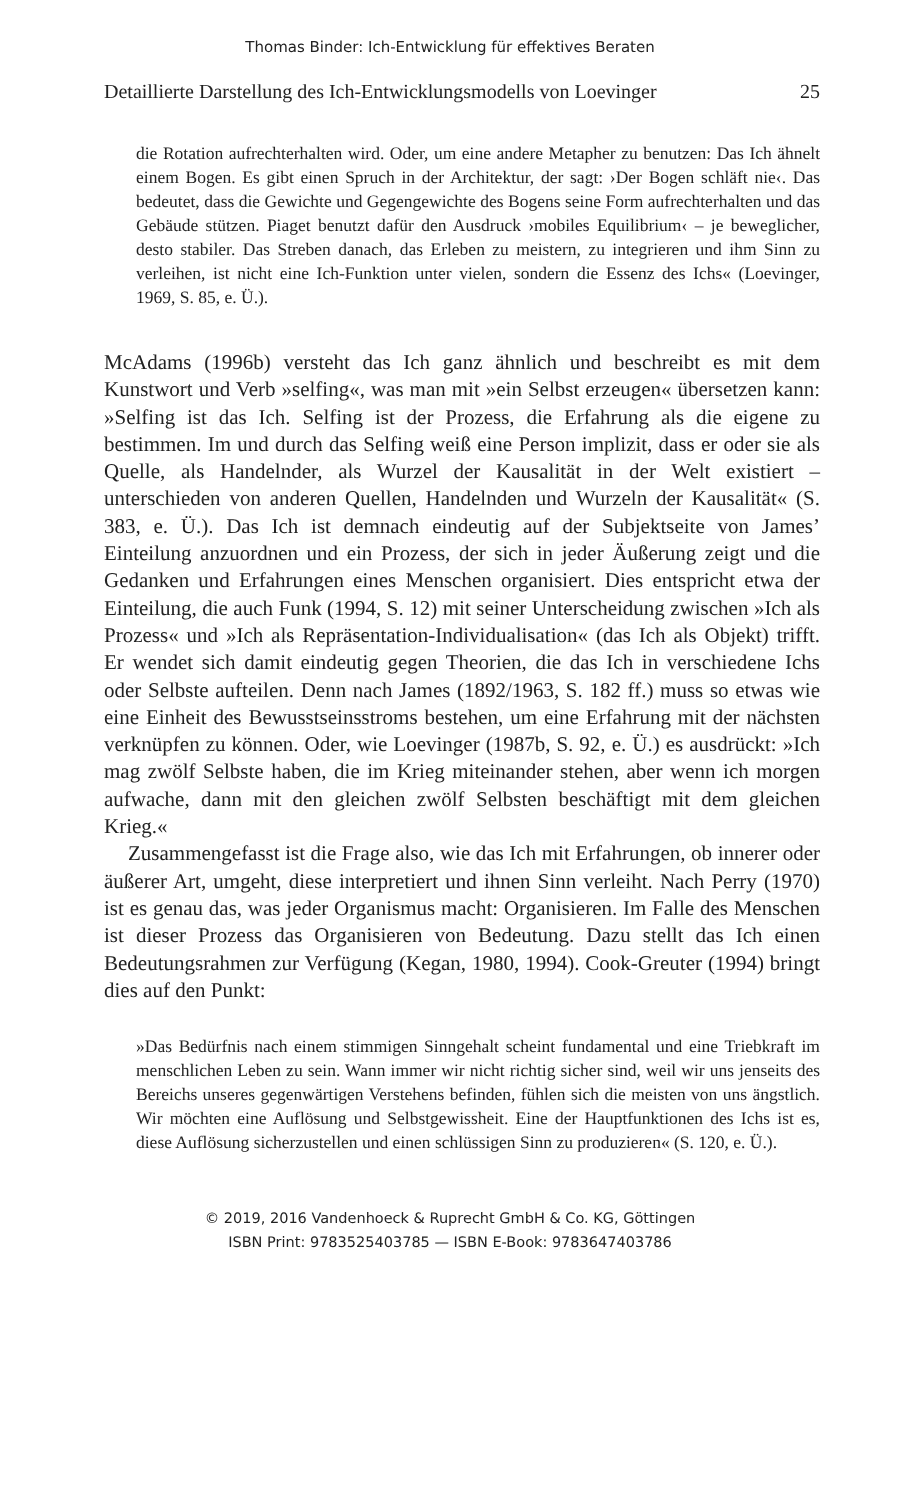Thomas Binder: Ich-Entwicklung für effektives Beraten
Detaillierte Darstellung des Ich-Entwicklungsmodells von Loevinger 25
die Rotation aufrechterhalten wird. Oder, um eine andere Metapher zu benutzen: Das Ich ähnelt einem Bogen. Es gibt einen Spruch in der Architektur, der sagt: ›Der Bogen schläft nie‹. Das bedeutet, dass die Gewichte und Gegengewichte des Bogens seine Form aufrechterhalten und das Gebäude stützen. Piaget benutzt dafür den Ausdruck ›mobiles Equilibrium‹ – je beweglicher, desto stabiler. Das Streben danach, das Erleben zu meistern, zu integrieren und ihm Sinn zu verleihen, ist nicht eine Ich-Funktion unter vielen, sondern die Essenz des Ichs« (Loevinger, 1969, S. 85, e. Ü.).
McAdams (1996b) versteht das Ich ganz ähnlich und beschreibt es mit dem Kunstwort und Verb »selfing«, was man mit »ein Selbst erzeugen« übersetzen kann: »Selfing ist das Ich. Selfing ist der Prozess, die Erfahrung als die eigene zu bestimmen. Im und durch das Selfing weiß eine Person implizit, dass er oder sie als Quelle, als Handelnder, als Wurzel der Kausalität in der Welt existiert – unterschieden von anderen Quellen, Handelnden und Wurzeln der Kausalität« (S. 383, e. Ü.). Das Ich ist demnach eindeutig auf der Subjektseite von James’ Einteilung anzuordnen und ein Prozess, der sich in jeder Äußerung zeigt und die Gedanken und Erfahrungen eines Menschen organisiert. Dies entspricht etwa der Einteilung, die auch Funk (1994, S. 12) mit seiner Unterscheidung zwischen »Ich als Prozess« und »Ich als Repräsentation-Individualisation« (das Ich als Objekt) trifft. Er wendet sich damit eindeutig gegen Theorien, die das Ich in verschiedene Ichs oder Selbste aufteilen. Denn nach James (1892/1963, S. 182 ff.) muss so etwas wie eine Einheit des Bewusstseinsstroms bestehen, um eine Erfahrung mit der nächsten verknüpfen zu können. Oder, wie Loevinger (1987b, S. 92, e. Ü.) es ausdrückt: »Ich mag zwölf Selbste haben, die im Krieg miteinander stehen, aber wenn ich morgen aufwache, dann mit den gleichen zwölf Selbsten beschäftigt mit dem gleichen Krieg.«
Zusammengefasst ist die Frage also, wie das Ich mit Erfahrungen, ob innerer oder äußerer Art, umgeht, diese interpretiert und ihnen Sinn verleiht. Nach Perry (1970) ist es genau das, was jeder Organismus macht: Organisieren. Im Falle des Menschen ist dieser Prozess das Organisieren von Bedeutung. Dazu stellt das Ich einen Bedeutungsrahmen zur Verfügung (Kegan, 1980, 1994). Cook-Greuter (1994) bringt dies auf den Punkt:
»Das Bedürfnis nach einem stimmigen Sinngehalt scheint fundamental und eine Triebkraft im menschlichen Leben zu sein. Wann immer wir nicht richtig sicher sind, weil wir uns jenseits des Bereichs unseres gegenwärtigen Verstehens befinden, fühlen sich die meisten von uns ängstlich. Wir möchten eine Auflösung und Selbstgewissheit. Eine der Hauptfunktionen des Ichs ist es, diese Auflösung sicherzustellen und einen schlüssigen Sinn zu produzieren« (S. 120, e. Ü.).
© 2019, 2016 Vandenhoeck & Ruprecht GmbH & Co. KG, Göttingen
ISBN Print: 9783525403785 — ISBN E-Book: 9783647403786